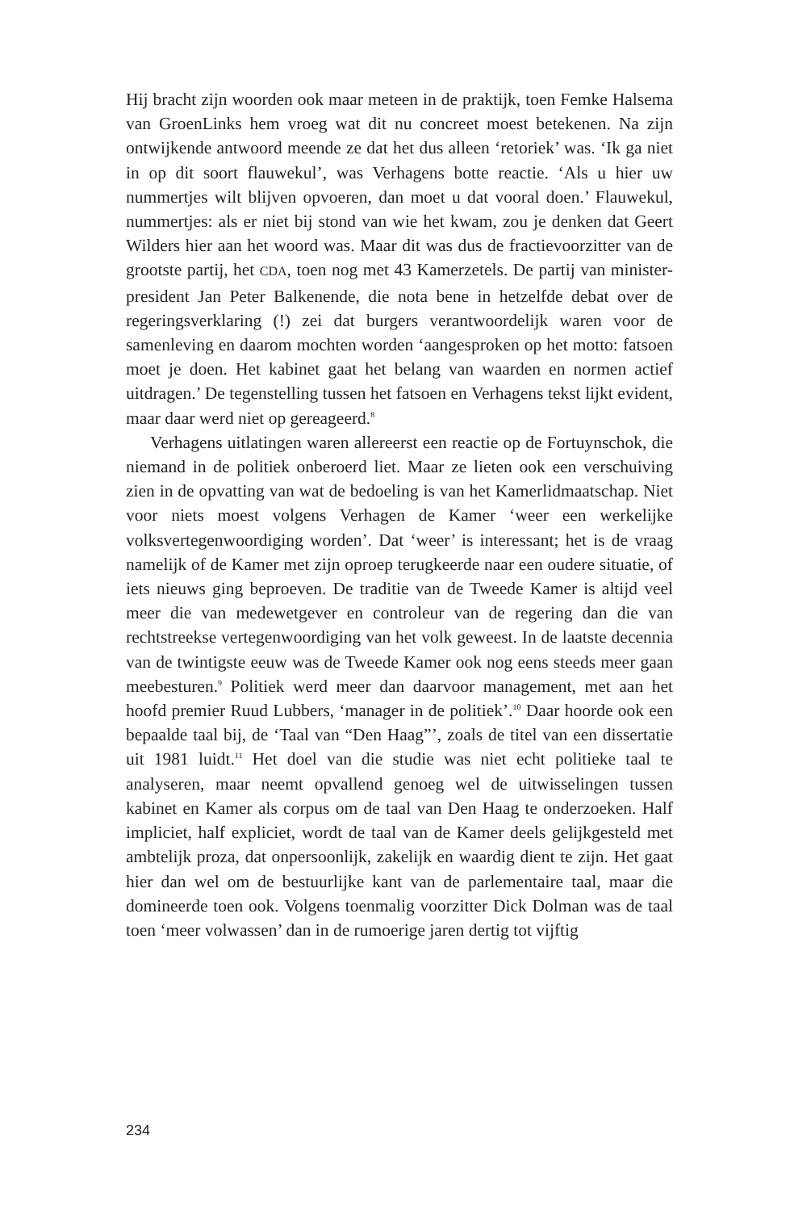Hij bracht zijn woorden ook maar meteen in de praktijk, toen Femke Halsema van GroenLinks hem vroeg wat dit nu concreet moest betekenen. Na zijn ontwijkende antwoord meende ze dat het dus alleen ‘retoriek’ was. ‘Ik ga niet in op dit soort flauwekul’, was Verhagens botte reactie. ‘Als u hier uw nummertjes wilt blijven opvoeren, dan moet u dat vooral doen.’ Flauwekul, nummertjes: als er niet bij stond van wie het kwam, zou je denken dat Geert Wilders hier aan het woord was. Maar dit was dus de fractievoorzitter van de grootste partij, het CDA, toen nog met 43 Kamerzetels. De partij van minister-president Jan Peter Balkenende, die nota bene in hetzelfde debat over de regeringsverklaring (!) zei dat burgers verantwoordelijk waren voor de samenleving en daarom mochten worden ‘aangesproken op het motto: fatsoen moet je doen. Het kabinet gaat het belang van waarden en normen actief uitdragen.’ De tegenstelling tussen het fatsoen en Verhagens tekst lijkt evident, maar daar werd niet op gereageerd.<sup>8</sup>
Verhagens uitlatingen waren allereerst een reactie op de Fortuynschok, die niemand in de politiek onberoerd liet. Maar ze lieten ook een verschuiving zien in de opvatting van wat de bedoeling is van het Kamerlidmaatschap. Niet voor niets moest volgens Verhagen de Kamer ‘weer een werkelijke volksvertegenwoordiging worden’. Dat ‘weer’ is interessant; het is de vraag namelijk of de Kamer met zijn oproep terugkeerde naar een oudere situatie, of iets nieuws ging beproeven. De traditie van de Tweede Kamer is altijd veel meer die van medewetgever en controleur van de regering dan die van rechtstreekse vertegenwoordiging van het volk geweest. In de laatste decennia van de twintigste eeuw was de Tweede Kamer ook nog eens steeds meer gaan meebesturen.<sup>9</sup> Politiek werd meer dan daarvoor management, met aan het hoofd premier Ruud Lubbers, ‘manager in de politiek’.<sup>10</sup> Daar hoorde ook een bepaalde taal bij, de ‘Taal van “Den Haag”’, zoals de titel van een dissertatie uit 1981 luidt.<sup>11</sup> Het doel van die studie was niet echt politieke taal te analyseren, maar neemt opvallend genoeg wel de uitwisselingen tussen kabinet en Kamer als corpus om de taal van Den Haag te onderzoeken. Half impliciet, half expliciet, wordt de taal van de Kamer deels gelijkgesteld met ambtelijk proza, dat onpersoonlijk, zakelijk en waardig dient te zijn. Het gaat hier dan wel om de bestuurlijke kant van de parlementaire taal, maar die domineerde toen ook. Volgens toenmalig voorzitter Dick Dolman was de taal toen ‘meer volwassen’ dan in de rumoerige jaren dertig tot vijftig
234